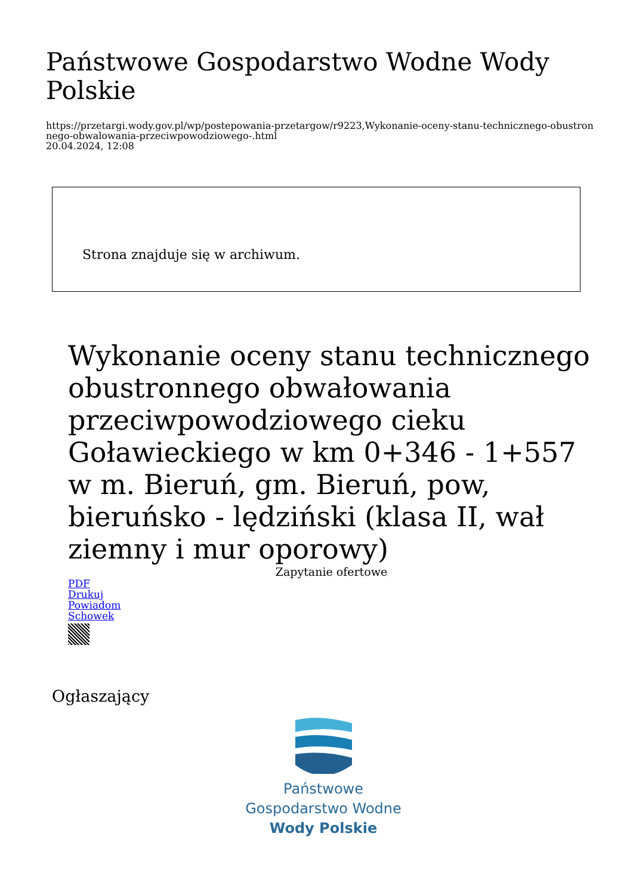Państwowe Gospodarstwo Wodne Wody Polskie
https://przetargi.wody.gov.pl/wp/postepowania-przetargow/r9223,Wykonanie-oceny-stanu-technicznego-obustronnego-obwalowania-przeciwpowodziowego-.html
20.04.2024, 12:08
Strona znajduje się w archiwum.
Wykonanie oceny stanu technicznego obustronnego obwałowania przeciwpowodziowego cieku Goławieckiego w km 0+346 - 1+557 w m. Bieruń, gm. Bieruń, pow, bieruńsko - lędziński (klasa II, wał ziemny i mur oporowy)
Zapytanie ofertowe
PDF
Drukuj
Powiadom
Schowek
Ogłaszający
Państwowe
Gospodarstwo Wodne
Wody Polskie